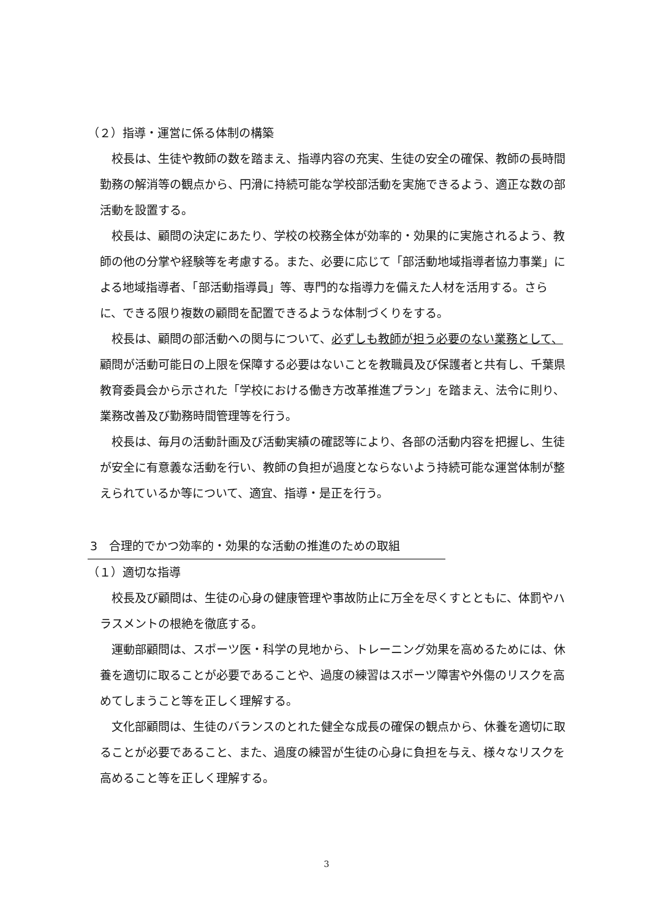（２）指導・運営に係る体制の構築
校長は、生徒や教師の数を踏まえ、指導内容の充実、生徒の安全の確保、教師の長時間勤務の解消等の観点から、円滑に持続可能な学校部活動を実施できるよう、適正な数の部活動を設置する。
校長は、顧問の決定にあたり、学校の校務全体が効率的・効果的に実施されるよう、教師の他の分掌や経験等を考慮する。また、必要に応じて「部活動地域指導者協力事業」による地域指導者、「部活動指導員」等、専門的な指導力を備えた人材を活用する。さらに、できる限り複数の顧問を配置できるような体制づくりをする。
校長は、顧問の部活動への関与について、必ずしも教師が担う必要のない業務として、顧問が活動可能日の上限を保障する必要はないことを教職員及び保護者と共有し、千葉県教育委員会から示された「学校における働き方改革推進プラン」を踏まえ、法令に則り、業務改善及び勤務時間管理等を行う。
校長は、毎月の活動計画及び活動実績の確認等により、各部の活動内容を把握し、生徒が安全に有意義な活動を行い、教師の負担が過度とならないよう持続可能な運営体制が整えられているか等について、適宜、指導・是正を行う。
3　合理的でかつ効率的・効果的な活動の推進のための取組
（１）適切な指導
校長及び顧問は、生徒の心身の健康管理や事故防止に万全を尽くすとともに、体罰やハラスメントの根絶を徹底する。
運動部顧問は、スポーツ医・科学の見地から、トレーニング効果を高めるためには、休養を適切に取ることが必要であることや、過度の練習はスポーツ障害や外傷のリスクを高めてしまうこと等を正しく理解する。
文化部顧問は、生徒のバランスのとれた健全な成長の確保の観点から、休養を適切に取ることが必要であること、また、過度の練習が生徒の心身に負担を与え、様々なリスクを高めること等を正しく理解する。
3